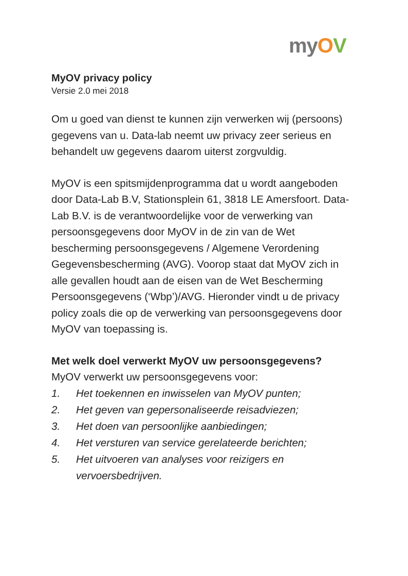my OV
MyOV privacy policy
Versie 2.0 mei 2018
Om u goed van dienst te kunnen zijn verwerken wij (persoons) gegevens van u. Data-lab neemt uw privacy zeer serieus en behandelt uw gegevens daarom uiterst zorgvuldig.
MyOV is een spitsmijdenprogramma dat u wordt aangeboden door Data-Lab B.V, Stationsplein 61, 3818 LE Amersfoort. Data-Lab B.V. is de verantwoordelijke voor de verwerking van persoonsgegevens door MyOV in de zin van de Wet bescherming persoonsgegevens / Algemene Verordening Gegevensbescherming (AVG). Voorop staat dat MyOV zich in alle gevallen houdt aan de eisen van de Wet Bescherming Persoonsgegevens (‘Wbp’)/AVG. Hieronder vindt u de privacy policy zoals die op de verwerking van persoonsgegevens door MyOV van toepassing is.
Met welk doel verwerkt MyOV uw persoonsgegevens?
MyOV verwerkt uw persoonsgegevens voor:
1. Het toekennen en inwisselen van MyOV punten;
2. Het geven van gepersonaliseerde reisadviezen;
3. Het doen van persoonlijke aanbiedingen;
4. Het versturen van service gerelateerde berichten;
5. Het uitvoeren van analyses voor reizigers en vervoersbedrijven.